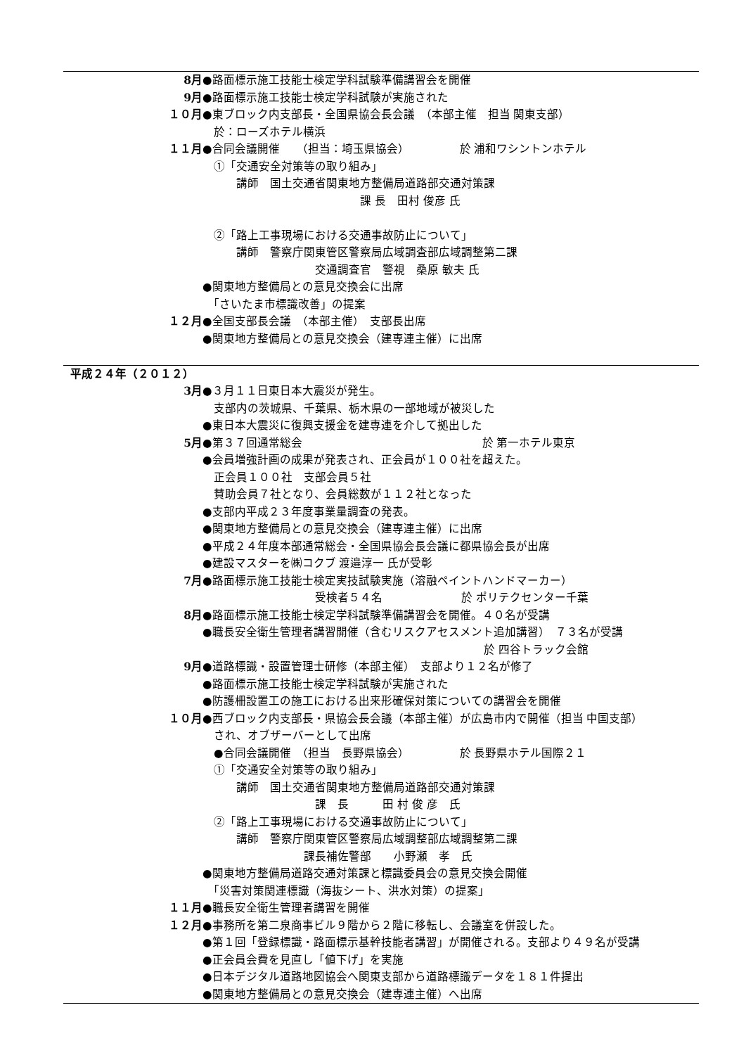8月 ●路面標示施工技能士検定学科試験準備講習会を開催
9月 ●路面標示施工技能士検定学科試験が実施された
１０月 ●東ブロック内支部長・全国県協会長会議　（本部主催　担当 関東支部）
　於：ローズホテル横浜
１１月 ●合同会議開催　　（担当：埼玉県協会）　　　　　於 浦和ワシントンホテル
　①「交通安全対策等の取り組み」
　　　講師　国土交通省関東地方整備局道路部交通対策課
　　　　　　　　　　　　　　課 長　田村 俊彦 氏
　②「路上工事現場における交通事故防止について」
　　　講師　警察庁関東管区警察局広域調査部広域調整第二課
　　　　　　　　　　交通調査官　警視　桑原 敏夫 氏
●関東地方整備局との意見交換会に出席
　「さいたま市標識改善」の提案
１２月 ●全国支部長会議　（本部主催）　支部長出席
●関東地方整備局との意見交換会（建専連主催）に出席
平成２４年（２０１２）
3月 ●３月１１日東日本大震災が発生。
　支部内の茨城県、千葉県、栃木県の一部地域が被災した
●東日本大震災に復興支援金を建専連を介して拠出した
5月 ●第３７回通常総会　　　　　　　　　　　　　　　　於 第一ホテル東京
●会員増強計画の成果が発表され、正会員が１００社を超えた。
　正会員１００社　支部会員５社
　賛助会員７社となり、会員総数が１１２社となった
●支部内平成２３年度事業量調査の発表。
●関東地方整備局との意見交換会（建専連主催）に出席
●平成２４年度本部通常総会・全国県協会長会議に都県協会長が出席
●建設マスターを㈱コクブ 渡邉淳一 氏が受彰
7月 ●路面標示施工技能士検定実技試験実施（溶融ペイントハンドマーカー）
　　　　　　　　　　受検者５４名　　　　　　　於 ポリテクセンター千葉
8月 ●路面標示施工技能士検定学科試験準備講習会を開催。４０名が受講
●職長安全衛生管理者講習開催（含むリスクアセスメント追加講習）　７３名が受講
　　　　　　　　　　　　　　　　　　　　　　　　　於 四谷トラック会館
9月 ●道路標識・設置管理士研修（本部主催）　支部より１２名が修了
●路面標示施工技能士検定学科試験が実施された
●防護柵設置工の施工における出来形確保対策についての講習会を開催
１０月 ●西ブロック内支部長・県協会長会議（本部主催）が広島市内で開催（担当 中国支部）
　され、オブザーバーとして出席
　●合同会議開催　（担当　長野県協会）　　　　　於 長野県ホテル国際２１
　①「交通安全対策等の取り組み」
　　　講師　国土交通省関東地方整備局道路部交通対策課
　　　　　　　　　　課　長　　　田 村 俊 彦　氏
　②「路上工事現場における交通事故防止について」
　　　講師　警察庁関東管区警察局広域調整部広域調整第二課
　　　　　　　　　課長補佐警部　　小野瀬　孝　氏
●関東地方整備局道路交通対策課と標識委員会の意見交換会開催
　「災害対策関連標識（海抜シート、洪水対策）の提案」
１１月 ●職長安全衛生管理者講習を開催
１２月 ●事務所を第二泉商事ビル９階から２階に移転し、会議室を併設した。
●第１回「登録標識・路面標示基幹技能者講習」が開催される。支部より４９名が受講
●正会員会費を見直し「値下げ」を実施
●日本デジタル道路地図協会へ関東支部から道路標識データを１８１件提出
●関東地方整備局との意見交換会（建専連主催）へ出席